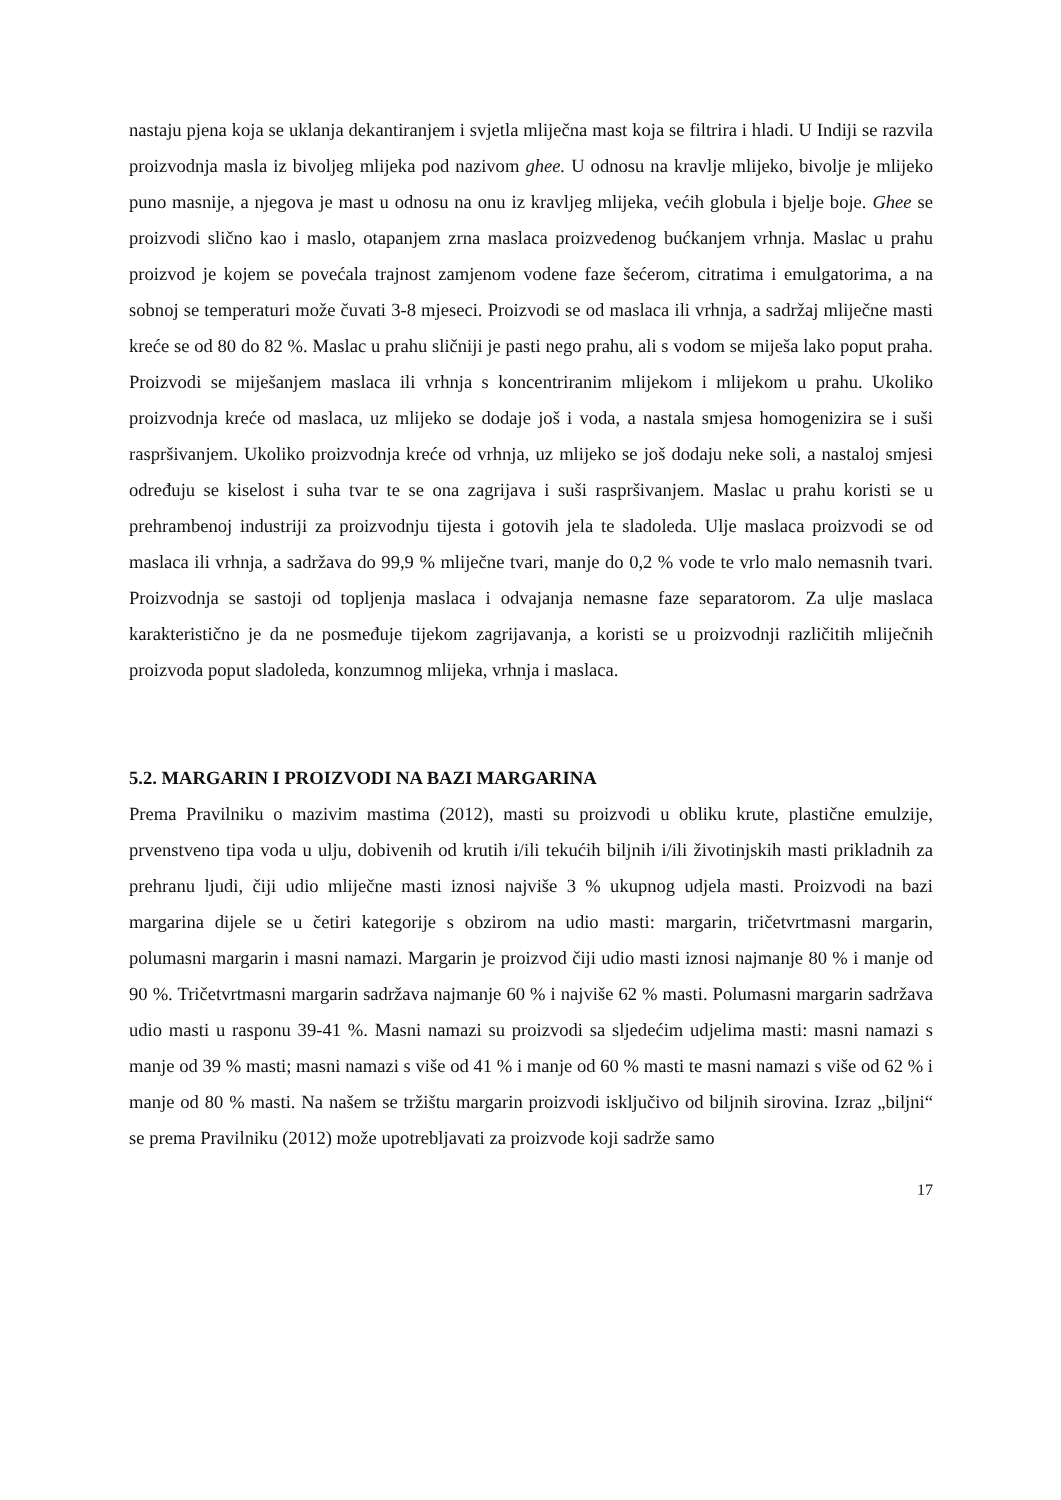nastaju pjena koja se uklanja dekantiranjem i svjetla mliječna mast koja se filtrira i hladi. U Indiji se razvila proizvodnja masla iz bivoljeg mlijeka pod nazivom ghee. U odnosu na kravlje mlijeko, bivolje je mlijeko puno masnije, a njegova je mast u odnosu na onu iz kravljeg mlijeka, većih globula i bjelje boje. Ghee se proizvodi slično kao i maslo, otapanjem zrna maslaca proizvedenog bućkanjem vrhnja. Maslac u prahu proizvod je kojem se povećala trajnost zamjenom vodene faze šećerom, citratima i emulgatorima, a na sobnoj se temperaturi može čuvati 3-8 mjeseci. Proizvodi se od maslaca ili vrhnja, a sadržaj mliječne masti kreće se od 80 do 82 %. Maslac u prahu sličniji je pasti nego prahu, ali s vodom se miješa lako poput praha. Proizvodi se miješanjem maslaca ili vrhnja s koncentriranim mlijekom i mlijekom u prahu. Ukoliko proizvodnja kreće od maslaca, uz mlijeko se dodaje još i voda, a nastala smjesa homogenizira se i suši raspršivanjem. Ukoliko proizvodnja kreće od vrhnja, uz mlijeko se još dodaju neke soli, a nastaloj smjesi određuju se kiselost i suha tvar te se ona zagrijava i suši raspršivanjem. Maslac u prahu koristi se u prehrambenoj industriji za proizvodnju tijesta i gotovih jela te sladoleda. Ulje maslaca proizvodi se od maslaca ili vrhnja, a sadržava do 99,9 % mliječne tvari, manje do 0,2 % vode te vrlo malo nemasnih tvari. Proizvodnja se sastoji od topljenja maslaca i odvajanja nemasne faze separatorom. Za ulje maslaca karakteristično je da ne posmeđuje tijekom zagrijavanja, a koristi se u proizvodnji različitih mliječnih proizvoda poput sladoleda, konzumnog mlijeka, vrhnja i maslaca.
5.2. MARGARIN I PROIZVODI NA BAZI MARGARINA
Prema Pravilniku o mazivim mastima (2012), masti su proizvodi u obliku krute, plastične emulzije, prvenstveno tipa voda u ulju, dobivenih od krutih i/ili tekućih biljnih i/ili životinjskih masti prikladnih za prehranu ljudi, čiji udio mliječne masti iznosi najviše 3 % ukupnog udjela masti. Proizvodi na bazi margarina dijele se u četiri kategorije s obzirom na udio masti: margarin, tričetvrtmasni margarin, polumasni margarin i masni namazi. Margarin je proizvod čiji udio masti iznosi najmanje 80 % i manje od 90 %. Tričetvrtmasni margarin sadržava najmanje 60 % i najviše 62 % masti. Polumasni margarin sadržava udio masti u rasponu 39-41 %. Masni namazi su proizvodi sa sljedećim udjelima masti: masni namazi s manje od 39 % masti; masni namazi s više od 41 % i manje od 60 % masti te masni namazi s više od 62 % i manje od 80 % masti. Na našem se tržištu margarin proizvodi isključivo od biljnih sirovina. Izraz „biljni“ se prema Pravilniku (2012) može upotrebljavati za proizvode koji sadrže samo
17